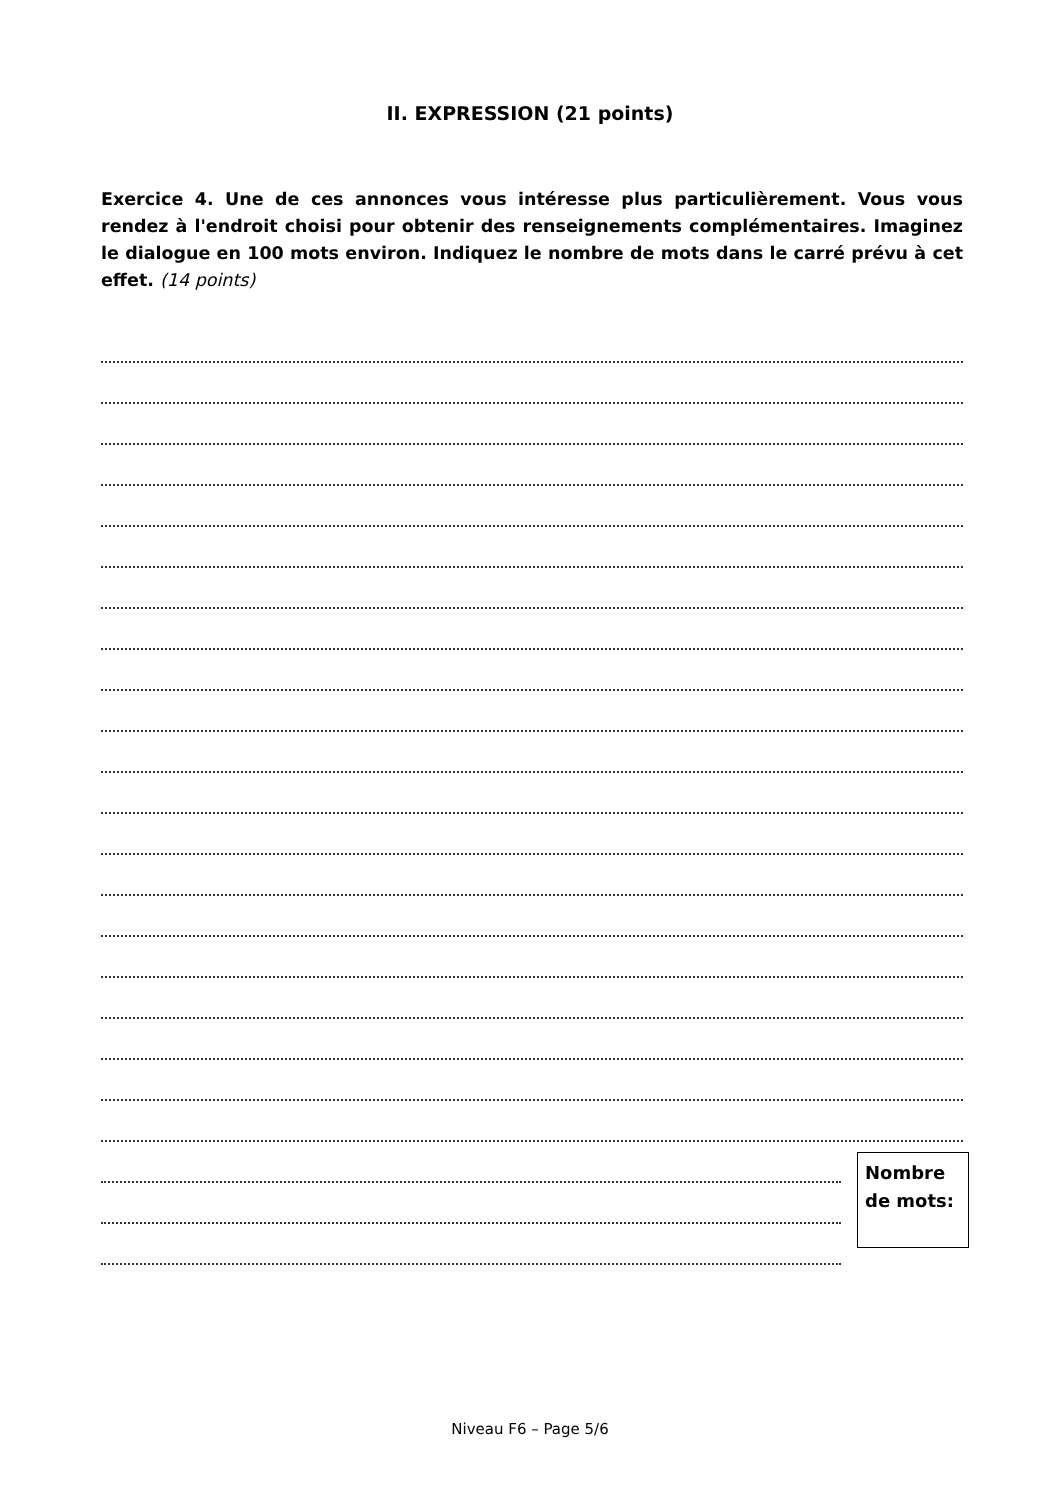II. EXPRESSION (21 points)
Exercice 4. Une de ces annonces vous intéresse plus particulièrement. Vous vous rendez à l'endroit choisi pour obtenir des renseignements complémentaires. Imaginez le dialogue en 100 mots environ. Indiquez le nombre de mots dans le carré prévu à cet effet. (14 points)
Nombre
de mots:
Niveau F6 – Page 5/6